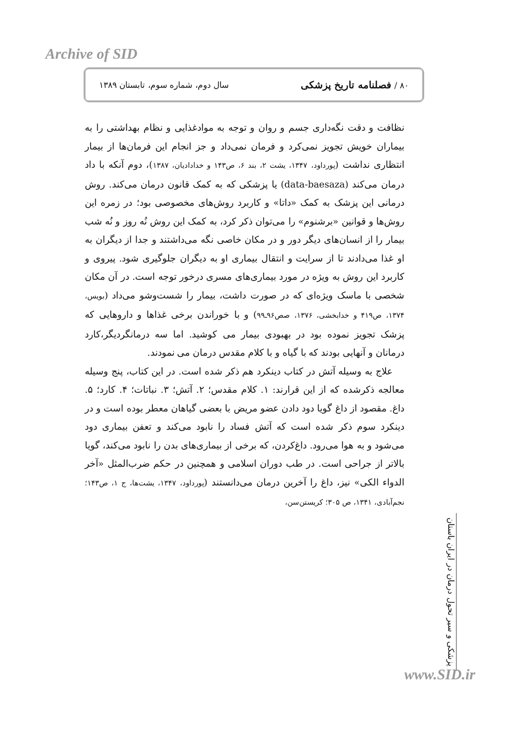Archive of SID
۸۰ / فصلنامه تاریخ پزشکی سال دوم، شماره سوم، تابستان ۱۳۸۹
نظافت و دقت نگه‌داری جسم و روان و توجه به موادغذایی و نظام بهداشتی را به بیماران خویش تجویز نمی‌کرد و فرمان نمی‌داد و جز انجام این فرمان‌ها از بیمار انتظاری نداشت (پورداود، ۱۳۴۷، یشت ۲، بند ۶، ص۱۴۳ و خدادادیان، ۱۳۸۷)، دوم آنکه با داد درمان می‌کند (data-baesaza) یا پزشکی که به کمک قانون درمان می‌کند. روش درمانی این پزشک به کمک «داتا» و کاربرد روش‌های مخصوصی بود؛ در زمره این روش‌ها و قوانین «برشنوم» را می‌توان ذکر کرد، به کمک این روش نُه روز و نُه شب بیمار را از انسان‌های دیگر دور و در مکان خاصی نگه می‌داشتند و جدا از دیگران به او غذا می‌دادند تا از سرایت و انتقال بیماری او به دیگران جلوگیری شود. پیروی و کاربرد این روش به ویژه در مورد بیماری‌های مسری درخور توجه است. در آن مکان شخصی با ماسک ویژه‌ای که در صورت داشت، بیمار را شست‌وشو می‌داد (بویس، ۱۳۷۴، ص۴۱۹ و خدابخشی، ۱۳۷۶، صص۹۶ـ۹۹) و با خوراندن برخی غذاها و داروهایی که پزشک تجویز نموده بود در بهبودی بیمار می کوشید. اما سه درمانگردیگر،کارد درمانان و آنهایی بودند که با گیاه و با کلام مقدس درمان می نمودند.
علاج به وسیله آتش در کتاب دینکرد هم ذکر شده است. در این کتاب، پنج وسیله معالجه ذکرشده که از این قرارند: ۱. کلام مقدس؛ ۲. آتش؛ ۳. نباتات؛ ۴. کارد؛ ۵. داغ. مقصود از داغ گویا دود دادن عضو مریض با بعضی گیاهان معطر بوده است و در دینکرد سوم ذکر شده است که آتش فساد را نابود می‌کند و تعفن بیماری دود می‌شود و به هوا می‌رود. داغ‌کردن، که برخی از بیماری‌های بدن را نابود می‌کند، گویا بالاتر از جراحی است. در طب دوران اسلامی و همچنین در حکم ضرب‌المثل «آخر الدواء الکی» نیز، داغ را آخرین درمان می‌دانستند (پورداود، ۱۳۴۷، یشت‌ها، ج ۱، ص۱۴۳؛ نجم‌آبادی، ۱۳۴۱، ص ۳۰۵؛ کریستن‌سن،
پزشکی و سیر تحول درمان در ایران باستان
www.SID.ir